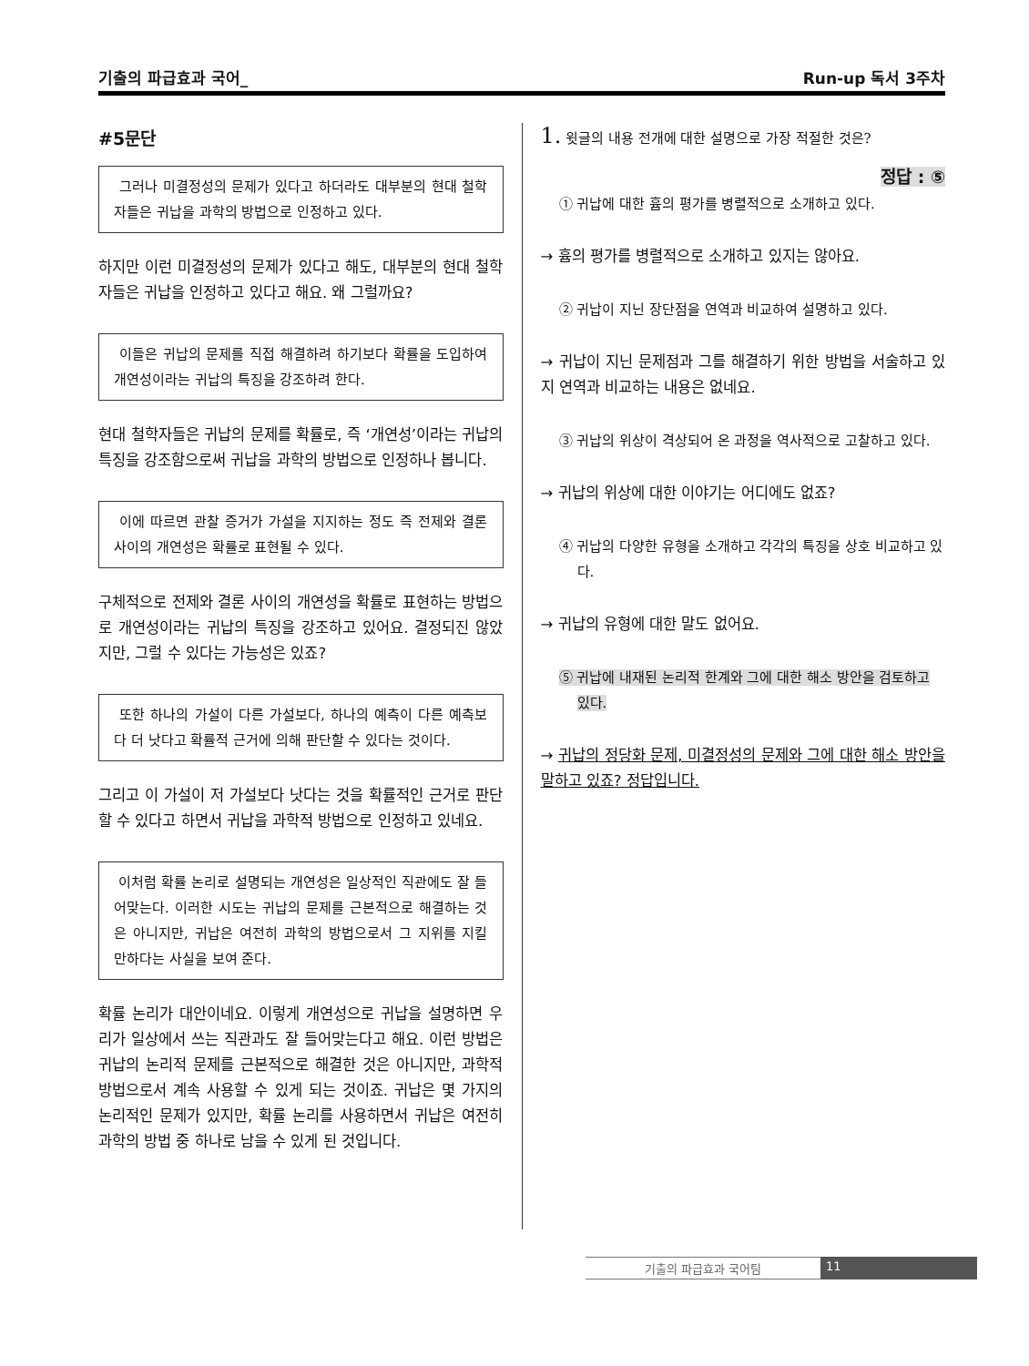기출의 파급효과 국어_ Run-up 독서 3주차
#5문단
그러나 미결정성의 문제가 있다고 하더라도 대부분의 현대 철학자들은 귀납을 과학의 방법으로 인정하고 있다.
하지만 이런 미결정성의 문제가 있다고 해도, 대부분의 현대 철학자들은 귀납을 인정하고 있다고 해요. 왜 그럴까요?
이들은 귀납의 문제를 직접 해결하려 하기보다 확률을 도입하여 개연성이라는 귀납의 특징을 강조하려 한다.
현대 철학자들은 귀납의 문제를 확률로, 즉 ‘개연성’이라는 귀납의 특징을 강조함으로써 귀납을 과학의 방법으로 인정하나 봅니다.
이에 따르면 관찰 증거가 가설을 지지하는 정도 즉 전제와 결론 사이의 개연성은 확률로 표현될 수 있다.
구체적으로 전제와 결론 사이의 개연성을 확률로 표현하는 방법으로 개연성이라는 귀납의 특징을 강조하고 있어요. 결정되진 않았지만, 그럴 수 있다는 가능성은 있죠?
또한 하나의 가설이 다른 가설보다, 하나의 예측이 다른 예측보다 더 낫다고 확률적 근거에 의해 판단할 수 있다는 것이다.
그리고 이 가설이 저 가설보다 낫다는 것을 확률적인 근거로 판단할 수 있다고 하면서 귀납을 과학적 방법으로 인정하고 있네요.
이처럼 확률 논리로 설명되는 개연성은 일상적인 직관에도 잘 들어맞는다. 이러한 시도는 귀납의 문제를 근본적으로 해결하는 것은 아니지만, 귀납은 여전히 과학의 방법으로서 그 지위를 지킬 만하다는 사실을 보여 준다.
확률 논리가 대안이네요. 이렇게 개연성으로 귀납을 설명하면 우리가 일상에서 쓰는 직관과도 잘 들어맞는다고 해요. 이런 방법은 귀납의 논리적 문제를 근본적으로 해결한 것은 아니지만, 과학적 방법으로서 계속 사용할 수 있게 되는 것이죠. 귀납은 몇 가지의 논리적인 문제가 있지만, 확률 논리를 사용하면서 귀납은 여전히 과학의 방법 중 하나로 남을 수 있게 된 것입니다.
1. 윗글의 내용 전개에 대한 설명으로 가장 적절한 것은?
정답 : ⑤
① 귀납에 대한 흄의 평가를 병렬적으로 소개하고 있다.
→ 흄의 평가를 병렬적으로 소개하고 있지는 않아요.
② 귀납이 지닌 장단점을 연역과 비교하여 설명하고 있다.
→ 귀납이 지닌 문제점과 그를 해결하기 위한 방법을 서술하고 있지 연역과 비교하는 내용은 없네요.
③ 귀납의 위상이 격상되어 온 과정을 역사적으로 고찰하고 있다.
→ 귀납의 위상에 대한 이야기는 어디에도 없죠?
④ 귀납의 다양한 유형을 소개하고 각각의 특징을 상호 비교하고 있다.
→ 귀납의 유형에 대한 말도 없어요.
⑤ 귀납에 내재된 논리적 한계와 그에 대한 해소 방안을 검토하고 있다.
→ 귀납의 정당화 문제, 미결정성의 문제와 그에 대한 해소 방안을 말하고 있죠? 정답입니다.
기출의 파급효과 국어팀 11